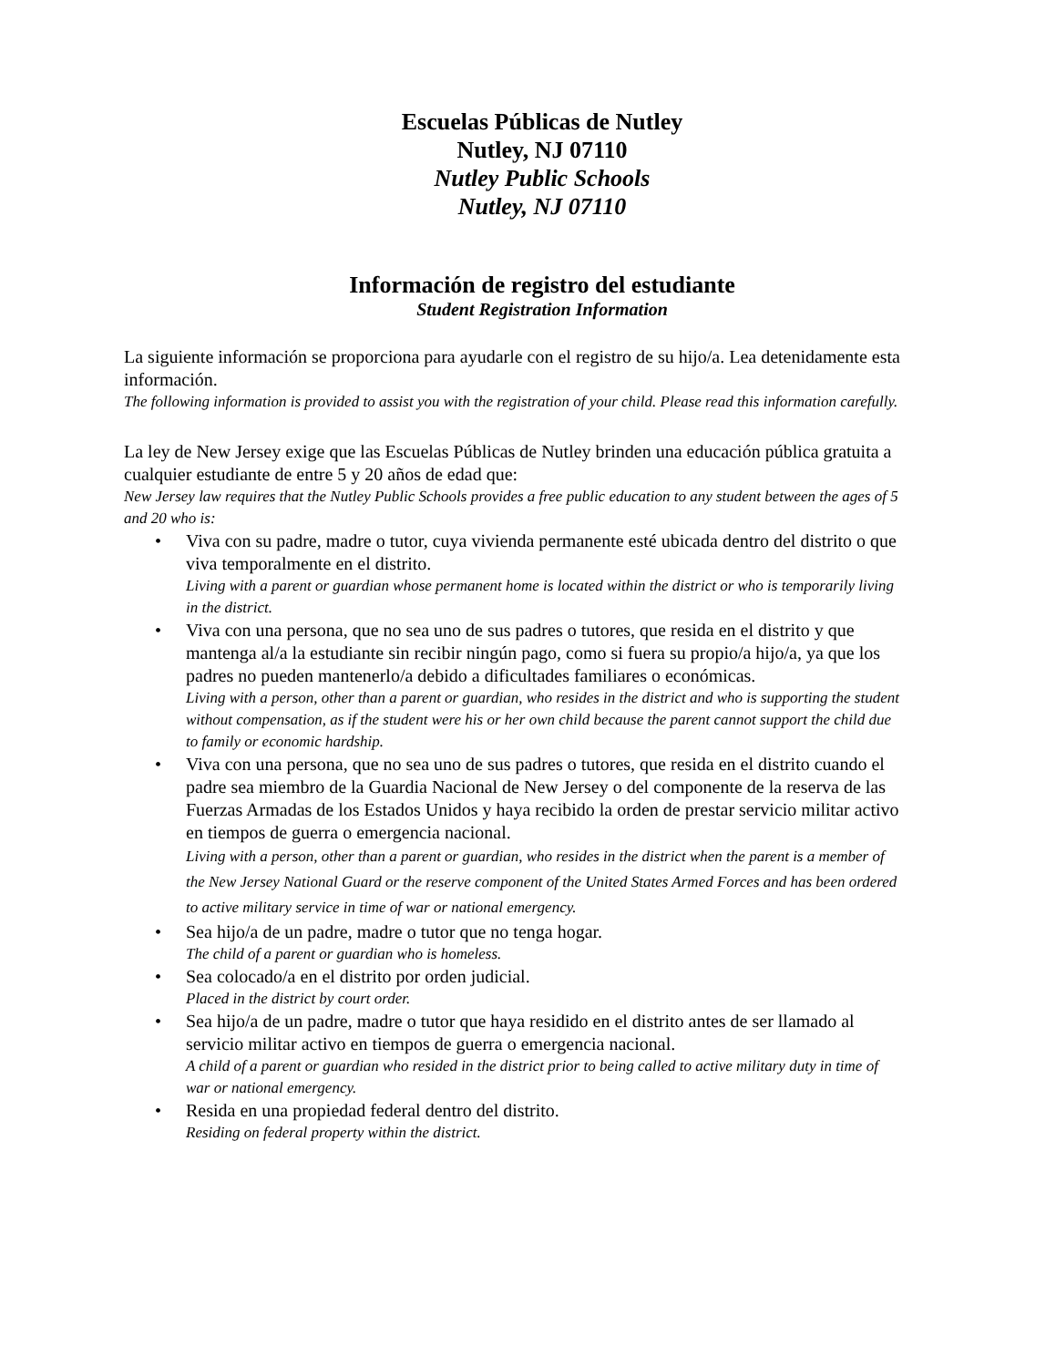Escuelas Públicas de Nutley
Nutley, NJ 07110
Nutley Public Schools
Nutley, NJ 07110
Información de registro del estudiante
Student Registration Information
La siguiente información se proporciona para ayudarle con el registro de su hijo/a. Lea detenidamente esta información.
The following information is provided to assist you with the registration of your child. Please read this information carefully.
La ley de New Jersey exige que las Escuelas Públicas de Nutley brinden una educación pública gratuita a cualquier estudiante de entre 5 y 20 años de edad que:
New Jersey law requires that the Nutley Public Schools provides a free public education to any student between the ages of 5 and 20 who is:
• Viva con su padre, madre o tutor, cuya vivienda permanente esté ubicada dentro del distrito o que viva temporalmente en el distrito.
Living with a parent or guardian whose permanent home is located within the district or who is temporarily living in the district.
• Viva con una persona, que no sea uno de sus padres o tutores, que resida en el distrito y que mantenga al/a la estudiante sin recibir ningún pago, como si fuera su propio/a hijo/a, ya que los padres no pueden mantenerlo/a debido a dificultades familiares o económicas.
Living with a person, other than a parent or guardian, who resides in the district and who is supporting the student without compensation, as if the student were his or her own child because the parent cannot support the child due to family or economic hardship.
• Viva con una persona, que no sea uno de sus padres o tutores, que resida en el distrito cuando el padre sea miembro de la Guardia Nacional de New Jersey o del componente de la reserva de las Fuerzas Armadas de los Estados Unidos y haya recibido la orden de prestar servicio militar activo en tiempos de guerra o emergencia nacional.
Living with a person, other than a parent or guardian, who resides in the district when the parent is a member of the New Jersey National Guard or the reserve component of the United States Armed Forces and has been ordered to active military service in time of war or national emergency.
• Sea hijo/a de un padre, madre o tutor que no tenga hogar.
The child of a parent or guardian who is homeless.
• Sea colocado/a en el distrito por orden judicial.
Placed in the district by court order.
• Sea hijo/a de un padre, madre o tutor que haya residido en el distrito antes de ser llamado al servicio militar activo en tiempos de guerra o emergencia nacional.
A child of a parent or guardian who resided in the district prior to being called to active military duty in time of war or national emergency.
• Resida en una propiedad federal dentro del distrito.
Residing on federal property within the district.